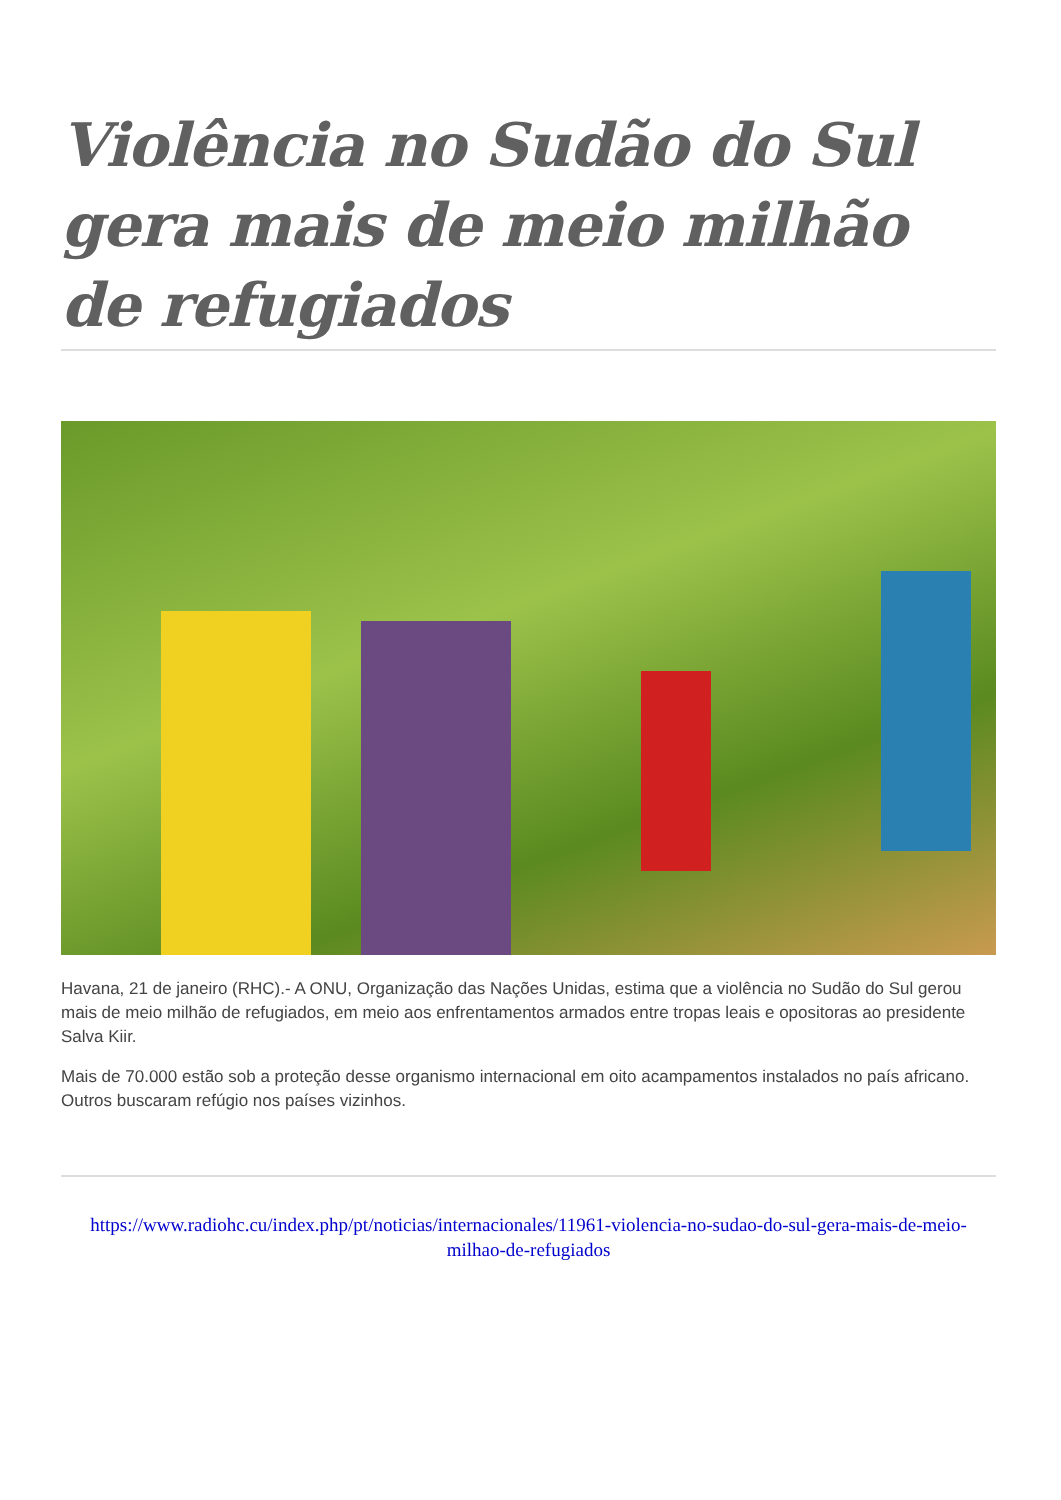Violência no Sudão do Sul gera mais de meio milhão de refugiados
Havana, 21 de janeiro (RHC).- A ONU, Organização das Nações Unidas, estima que a violência no Sudão do Sul gerou mais de meio milhão de refugiados, em meio aos enfrentamentos armados entre tropas leais e opositoras ao presidente Salva Kiir.
Mais de 70.000 estão sob a proteção desse organismo internacional em oito acampamentos instalados no país africano. Outros buscaram refúgio nos países vizinhos.
https://www.radiohc.cu/index.php/pt/noticias/internacionales/11961-violencia-no-sudao-do-sul-gera-mais-de-meio-milhao-de-refugiados